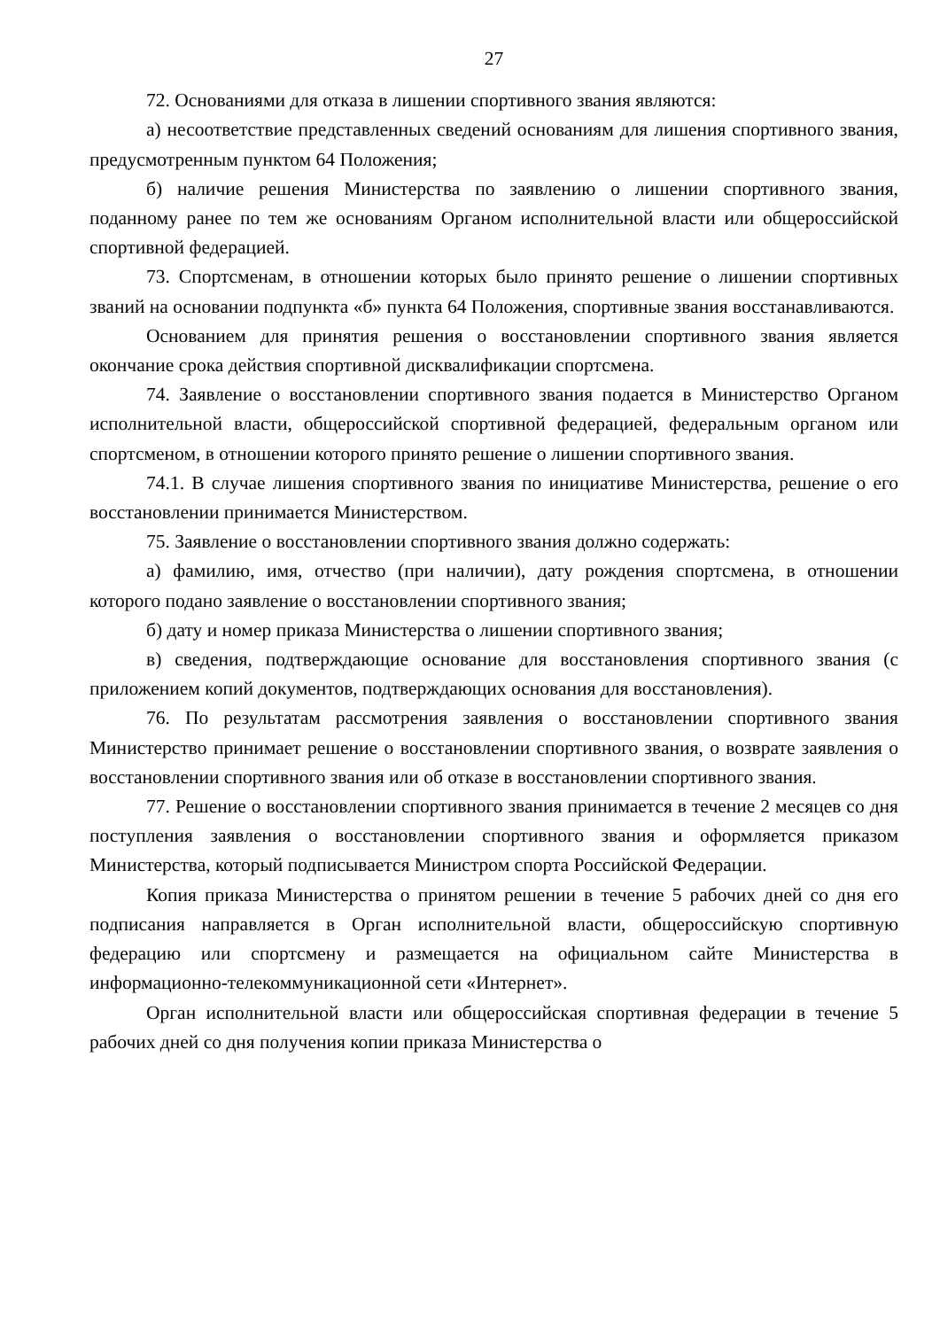27
72. Основаниями для отказа в лишении спортивного звания являются:
а) несоответствие представленных сведений основаниям для лишения спортивного звания, предусмотренным пунктом 64 Положения;
б) наличие решения Министерства по заявлению о лишении спортивного звания, поданному ранее по тем же основаниям Органом исполнительной власти или общероссийской спортивной федерацией.
73. Спортсменам, в отношении которых было принято решение о лишении спортивных званий на основании подпункта «б» пункта 64 Положения, спортивные звания восстанавливаются.
Основанием для принятия решения о восстановлении спортивного звания является окончание срока действия спортивной дисквалификации спортсмена.
74. Заявление о восстановлении спортивного звания подается в Министерство Органом исполнительной власти, общероссийской спортивной федерацией, федеральным органом или спортсменом, в отношении которого принято решение о лишении спортивного звания.
74.1. В случае лишения спортивного звания по инициативе Министерства, решение о его восстановлении принимается Министерством.
75. Заявление о восстановлении спортивного звания должно содержать:
а) фамилию, имя, отчество (при наличии), дату рождения спортсмена, в отношении которого подано заявление о восстановлении спортивного звания;
б) дату и номер приказа Министерства о лишении спортивного звания;
в) сведения, подтверждающие основание для восстановления спортивного звания (с приложением копий документов, подтверждающих основания для восстановления).
76. По результатам рассмотрения заявления о восстановлении спортивного звания Министерство принимает решение о восстановлении спортивного звания, о возврате заявления о восстановлении спортивного звания или об отказе в восстановлении спортивного звания.
77. Решение о восстановлении спортивного звания принимается в течение 2 месяцев со дня поступления заявления о восстановлении спортивного звания и оформляется приказом Министерства, который подписывается Министром спорта Российской Федерации.
Копия приказа Министерства о принятом решении в течение 5 рабочих дней со дня его подписания направляется в Орган исполнительной власти, общероссийскую спортивную федерацию или спортсмену и размещается на официальном сайте Министерства в информационно-телекоммуникационной сети «Интернет».
Орган исполнительной власти или общероссийская спортивная федерации в течение 5 рабочих дней со дня получения копии приказа Министерства о